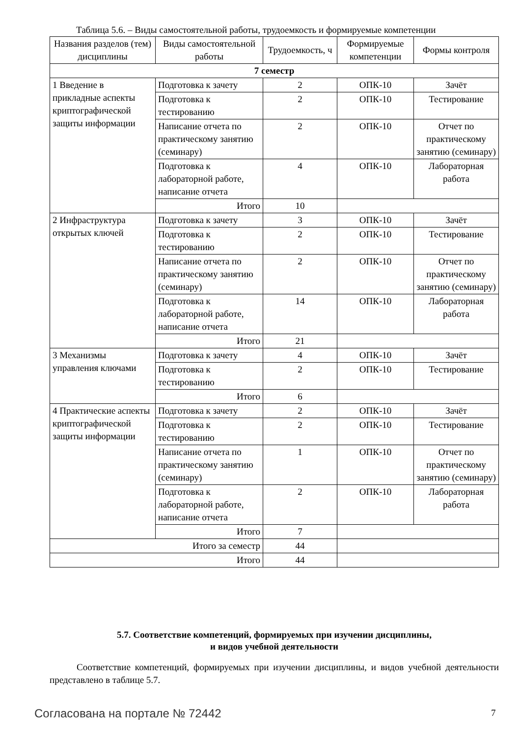Таблица 5.6. – Виды самостоятельной работы, трудоемкость и формируемые компетенции
| Названия разделов (тем) дисциплины | Виды самостоятельной работы | Трудоемкость, ч | Формируемые компетенции | Формы контроля |
| --- | --- | --- | --- | --- |
| 7 семестр | | | | |
| 1 Введение в прикладные аспекты криптографической защиты информации | Подготовка к зачету | 2 | ОПК-10 | Зачёт |
| | Подготовка к тестированию | 2 | ОПК-10 | Тестирование |
| | Написание отчета по практическому занятию (семинару) | 2 | ОПК-10 | Отчет по практическому занятию (семинару) |
| | Подготовка к лабораторной работе, написание отчета | 4 | ОПК-10 | Лабораторная работа |
| | Итого | 10 | | |
| 2 Инфраструктура открытых ключей | Подготовка к зачету | 3 | ОПК-10 | Зачёт |
| | Подготовка к тестированию | 2 | ОПК-10 | Тестирование |
| | Написание отчета по практическому занятию (семинару) | 2 | ОПК-10 | Отчет по практическому занятию (семинару) |
| | Подготовка к лабораторной работе, написание отчета | 14 | ОПК-10 | Лабораторная работа |
| | Итого | 21 | | |
| 3 Механизмы управления ключами | Подготовка к зачету | 4 | ОПК-10 | Зачёт |
| | Подготовка к тестированию | 2 | ОПК-10 | Тестирование |
| | Итого | 6 | | |
| 4 Практические аспекты криптографической защиты информации | Подготовка к зачету | 2 | ОПК-10 | Зачёт |
| | Подготовка к тестированию | 2 | ОПК-10 | Тестирование |
| | Написание отчета по практическому занятию (семинару) | 1 | ОПК-10 | Отчет по практическому занятию (семинару) |
| | Подготовка к лабораторной работе, написание отчета | 2 | ОПК-10 | Лабораторная работа |
| | Итого | 7 | | |
| Итого за семестр | | 44 | | |
| Итого | | 44 | | |
5.7. Соответствие компетенций, формируемых при изучении дисциплины,
и видов учебной деятельности
Соответствие компетенций, формируемых при изучении дисциплины, и видов учебной деятельности представлено в таблице 5.7.
Согласована на портале № 72442 7